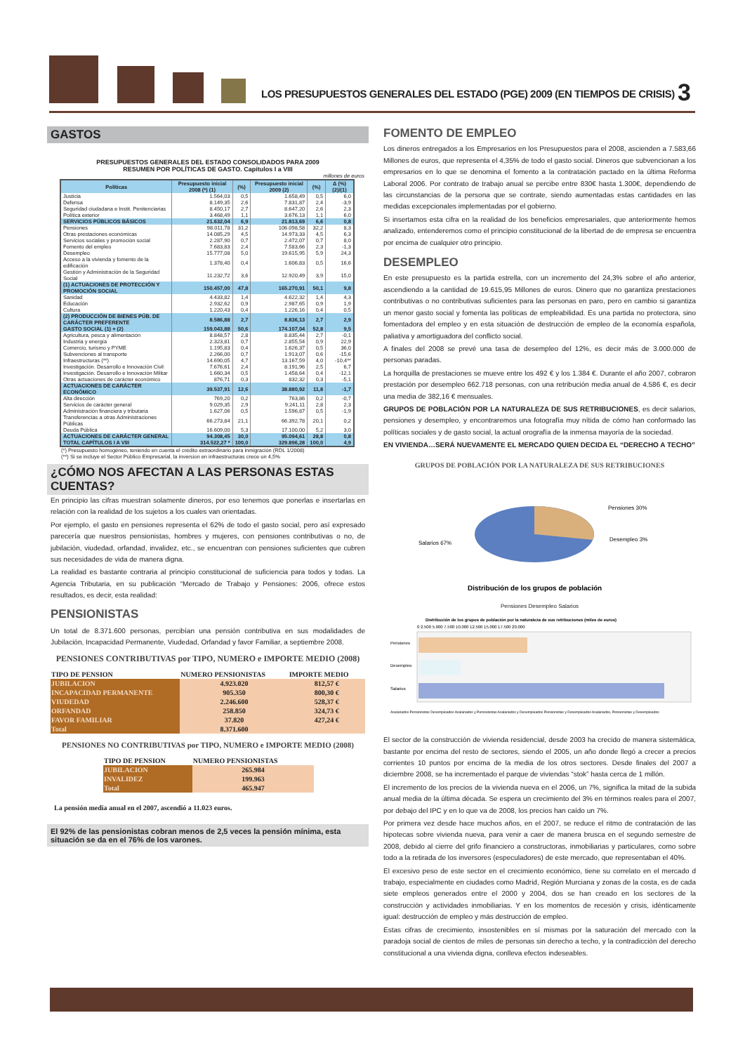LOS PRESUPUESTOS GENERALES DEL ESTADO (PGE) 2009 (EN TIEMPOS DE CRISIS)
3
GASTOS
PRESUPUESTOS GENERALES DEL ESTADO CONSOLIDADOS PARA 2009
RESUMEN POR POLÍTICAS DE GASTO. Capítulos I a VIII
millones de euros
| Políticas | Presupuesto inicial 2008 (*) (1) | (%) | Presupuesto inicial 2009 (2) | (%) | Δ (%) (2)/(1) |
| --- | --- | --- | --- | --- | --- |
| Justicia | 1.564,03 | 0,5 | 1.658,49 | 0,5 | 6,0 |
| Defensa | 8.149,35 | 2,6 | 7.831,87 | 2,4 | -3,9 |
| Seguridad ciudadana e Instit. Penitenciarias | 8.450,17 | 2,7 | 8.647,20 | 2,6 | 2,3 |
| Política exterior | 3.468,49 | 1,1 | 3.676,13 | 1,1 | 6,0 |
| SERVICIOS PÚBLICOS BÁSICOS | 21.632,04 | 6,9 | 21.813,69 | 6,6 | 0,8 |
| Pensiones | 98.011,78 | 31,2 | 106.098,58 | 32,2 | 8,3 |
| Otras prestaciones económicas | 14.085,29 | 4,5 | 14.973,33 | 4,5 | 6,3 |
| Servicios sociales y promoción social | 2.287,90 | 0,7 | 2.472,07 | 0,7 | 8,0 |
| Fomento del empleo | 7.683,83 | 2,4 | 7.583,66 | 2,3 | -1,3 |
| Desempleo | 15.777,08 | 5,0 | 19.615,95 | 5,9 | 24,3 |
| Acceso a la vivienda y fomento de la edificación | 1.378,40 | 0,4 | 1.606,83 | 0,5 | 16,6 |
| Gestión y Administración de la Seguridad Social | 11.232,72 | 3,6 | 12.920,49 | 3,9 | 15,0 |
| (1) ACTUACIONES DE PROTECCIÓN Y PROMOCIÓN SOCIAL | 150.457,00 | 47,8 | 165.270,91 | 50,1 | 9,8 |
| Sanidad | 4.433,82 | 1,4 | 4.622,32 | 1,4 | 4,3 |
| Educación | 2.932,62 | 0,9 | 2.987,65 | 0,9 | 1,9 |
| Cultura | 1.220,43 | 0,4 | 1.226,16 | 0,4 | 0,5 |
| (2) PRODUCCIÓN DE BIENES PÚB. DE CARÁCTER PREFERENTE | 8.586,88 | 2,7 | 8.836,13 | 2,7 | 2,9 |
| GASTO SOCIAL (1) + (2) | 159.043,88 | 50,6 | 174.107,04 | 52,8 | 9,5 |
| Agricultura, pesca y alimentación | 8.848,57 | 2,8 | 8.835,44 | 2,7 | -0,1 |
| Industria y energía | 2.323,81 | 0,7 | 2.855,54 | 0,9 | 22,9 |
| Comercio, turismo y PYME | 1.195,83 | 0,4 | 1.626,37 | 0,5 | 36,0 |
| Subvenciones al transporte | 2.266,00 | 0,7 | 1.913,07 | 0,6 | -15,6 |
| Infraestructuras (**) | 14.690,05 | 4,7 | 13.167,59 | 4,0 | -10,4** |
| Investigación. Desarrollo e Innovación Civil | 7.676,61 | 2,4 | 8.191,96 | 2,5 | 6,7 |
| Investigación. Desarrollo e Innovación Militar | 1.660,34 | 0,5 | 1.458,64 | 0,4 | -12,1 |
| Otras actuaciones de carácter económico | 876,71 | 0,3 | 832,32 | 0,3 | -5,1 |
| ACTUACIONES DE CARÁCTER ECONÓMICO | 39.537,91 | 12,6 | 38.880,92 | 11,8 | -1,7 |
| Alta dirección | 769,20 | 0,2 | 763,86 | 0,2 | -0,7 |
| Servicios de carácter general | 9.029,35 | 2,9 | 9.241,11 | 2,8 | 2,3 |
| Administración financiera y tributaria | 1.627,06 | 0,5 | 1.596,87 | 0,5 | -1,9 |
| Transferencias a otras Administraciones Públicas | 66.273,84 | 21,1 | 66.392,78 | 20,1 | 0,2 |
| Deuda Pública | 16.609,00 | 5,3 | 17.100,00 | 5,2 | 3,0 |
| ACTUACIONES DE CARÁCTER GENERAL | 94.308,45 | 30,0 | 95.094,61 | 28,8 | 0,8 |
| TOTAL CAPÍTULOS I A VIII | 314.522,27 * | 100,0 | 329.896,28 | 100,0 | 4,9 |
(*) Presupuesto homogéneo, teniendo en cuenta el crédito extraordinario para inmigración (RDL 1/2008)
(**) Si se incluye el Sector Público Empresarial, la inversion en infraestructuras crece un 4,5%
¿CÓMO NOS AFECTAN A LAS PERSONAS ESTAS CUENTAS?
En principio las cifras muestran solamente dineros, por eso tenemos que ponerlas e insertarlas en relación con la realidad de los sujetos a los cuales van orientadas.
Por ejemplo, el gasto en pensiones representa el 62% de todo el gasto social, pero así expresado parecería que nuestros pensionistas, hombres y mujeres, con pensiones contributivas o no, de jubilación, viudedad, orfandad, invalidez, etc., se encuentran con pensiones suficientes que cubren sus necesidades de vida de manera digna.
La realidad es bastante contraria al principio constitucional de suficiencia para todos y todas. La Agencia Tributaria, en su publicación “Mercado de Trabajo y Pensiones: 2006, ofrece estos resultados, es decir, esta realidad:
PENSIONISTAS
Un total de 8.371.600 personas, percibían una pensión contributiva en sus modalidades de Jubilación, Incapacidad Permanente, Viudedad, Orfandad y favor Familiar, a septiembre 2008.
PENSIONES CONTRIBUTIVAS por TIPO, NUMERO e IMPORTE MEDIO (2008)
| TIPO DE PENSION | NUMERO PENSIONISTAS | IMPORTE MEDIO |
| JUBILACION | 4.923.020 | 812,57 € |
| INCAPACIDAD PERMANENTE | 905.350 | 800,30 € |
| VIUDEDAD | 2.246.600 | 528,37 € |
| ORFANDAD | 258.850 | 324,73 € |
| FAVOR FAMILIAR | 37.820 | 427,24 € |
| Total | 8.371.600 | |
PENSIONES NO CONTRIBUTIVAS por TIPO, NUMERO e IMPORTE MEDIO (2008)
| TIPO DE PENSION | NUMERO PENSIONISTAS |
| JUBILACION | 265.984 |
| INVALIDEZ | 199.963 |
| Total | 465.947 |
La pensión media anual en el 2007, ascendió a 11.023 euros.
El 92% de las pensionistas cobran menos de 2,5 veces la pensión mínima, esta situación se da en el 76% de los varones.
FOMENTO DE EMPLEO
Los dineros entregados a los Empresarios en los Presupuestos para el 2008, ascienden a 7.583,66 Millones de euros, que representa el 4,35% de todo el gasto social. Dineros que subvencionan a los empresarios en lo que se denomina el fomento a la contratación pactado en la última Reforma Laboral 2006. Por contrato de trabajo anual se percibe entre 830€ hasta 1.300€, dependiendo de las circunstancias de la persona que se contrate, siendo aumentadas estas cantidades en las medidas excepcionales implementadas por el gobierno.
Si insertamos esta cifra en la realidad de los beneficios empresariales, que anteriormente hemos analizado, entenderemos como el principio constitucional de la libertad de de empresa se encuentra por encima de cualquier otro principio.
DESEMPLEO
En este presupuesto es la partida estrella, con un incremento del 24,3% sobre el año anterior, ascendiendo a la cantidad de 19.615,95 Millones de euros. Dinero que no garantiza prestaciones contributivas o no contributivas suficientes para las personas en paro, pero en cambio si garantiza un menor gasto social y fomenta las políticas de empleabilidad. Es una partida no protectora, sino fomentadora del empleo y en esta situación de destrucción de empleo de la economía española, paliativa y amortiguadora del conflicto social.
A finales del 2008 se prevé una tasa de desempleo del 12%, es decir más de 3.000.000 de personas paradas.
La horquilla de prestaciones se mueve entre los 492 € y los 1.384 €. Durante el año 2007, cobraron prestación por desempleo 662.718 personas, con una retribución media anual de 4.586 €, es decir una media de 382,16 € mensuales.
GRUPOS DE POBLACIÓN POR LA NATURALEZA DE SUS RETRIBUCIONES, es decir salarios, pensiones y desempleo, y encontraremos una fotografía muy nítida de cómo han conformado las políticas sociales y de gasto social, la actual orografía de la inmensa mayoría de la sociedad.
EN VIVIENDA…SERÁ NUEVAMENTE EL MERCADO QUIEN DECIDA EL “DERECHO A TECHO”
GRUPOS DE POBLACIÓN POR LA NATURALEZA DE SUS RETRIBUCIONES
Pensiones 30%
Desempleo 3%
Salarios 67%
Distribución de los grupos de población
Pensiones Desempleo Salarios
Distribución de los grupos de población por la naturaleza de sus retribuciones (miles de euros)
0 2.500 5.000 7.500 10.000 12.500 15.000 17.500 20.000
Pensiones
Desempleo
Salarios
Asalariados Pensionistas Desempleados Asalariados y Pensionistas Asalariados y Desempleados Pensionistas y Desempleados Asalariados, Pensionistas y Desempleados
El sector de la construcción de vivienda residencial, desde 2003 ha crecido de manera sistemática, bastante por encima del resto de sectores, siendo el 2005, un año donde llegó a crecer a precios corrientes 10 puntos por encima de la media de los otros sectores. Desde finales del 2007 a diciembre 2008, se ha incrementado el parque de viviendas “stok” hasta cerca de 1 millón.
El incremento de los precios de la vivienda nueva en el 2006, un 7%, significa la mitad de la subida anual media de la última década. Se espera un crecimiento del 3% en términos reales para el 2007, por debajo del IPC y en lo que va de 2008, los precios han caído un 7%.
Por primera vez desde hace muchos años, en el 2007, se reduce el ritmo de contratación de las hipotecas sobre vivienda nueva, para venir a caer de manera brusca en el segundo semestre de 2008, debido al cierre del grifo financiero a constructoras, inmobiliarias y particulares, como sobre todo a la retirada de los inversores (especuladores) de este mercado, que representaban el 40%.
El excesivo peso de este sector en el crecimiento económico, tiene su correlato en el mercado d trabajo, especialmente en ciudades como Madrid, Región Murciana y zonas de la costa, es de cada siete empleos generados entre el 2000 y 2004, dos se han creado en los sectores de la construcción y actividades inmobiliarias. Y en los momentos de recesión y crisis, idénticamente igual: destrucción de empleo y más destrucción de empleo.
Estas cifras de crecimiento, insostenibles en sí mismas por la saturación del mercado con la paradoja social de cientos de miles de personas sin derecho a techo, y la contradicción del derecho constitucional a una vivienda digna, conlleva efectos indeseables.